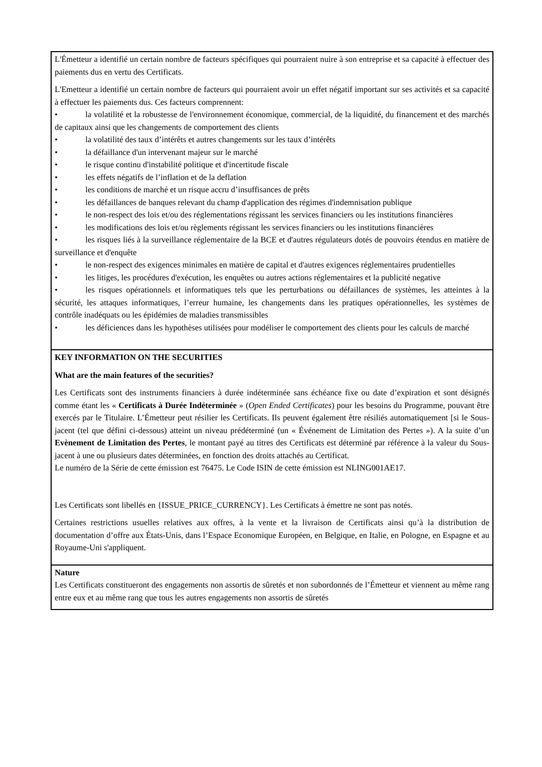| L'Émetteur a identifié un certain nombre de facteurs spécifiques qui pourraient nuire à son entreprise et sa capacité à effectuer des paiements dus en vertu des Certificats. L'Emetteur a identifié un certain nombre de facteurs qui pourraient avoir un effet négatif important sur ses activités et sa capacité à effectuer les paiements dus. Ces facteurs comprennent: • la volatilité et la robustesse de l'environnement économique, commercial, de la liquidité, du financement et des marchés de capitaux ainsi que les changements de comportement des clients • la volatilité des taux d’intérêts et autres changements sur les taux d’intérêts • la défaillance d'un intervenant majeur sur le marché • le risque continu d'instabilité politique et d'incertitude fiscale • les effets négatifs de l’inflation et de la deflation • les conditions de marché et un risque accru d’insuffisances de prêts • les défaillances de banques relevant du champ d'application des régimes d'indemnisation publique • le non-respect des lois et/ou des réglementations régissant les services financiers ou les institutions financières • les modifications des lois et/ou règlements régissant les services financiers ou les institutions financières • les risques liés à la surveillance réglementaire de la BCE et d'autres régulateurs dotés de pouvoirs étendus en matière de surveillance et d'enquête • le non-respect des exigences minimales en matière de capital et d'autres exigences réglementaires prudentielles • les litiges, les procédures d'exécution, les enquêtes ou autres actions réglementaires et la publicité negative • les risques opérationnels et informatiques tels que les perturbations ou défaillances de systèmes, les atteintes à la sécurité, les attaques informatiques, l’erreur humaine, les changements dans les pratiques opérationnelles, les systèmes de contrôle inadéquats ou les épidémies de maladies transmissibles • les déficiences dans les hypothèses utilisées pour modéliser le comportement des clients pour les calculs de marché |
| KEY INFORMATION ON THE SECURITIES What are the main features of the securities? Les Certificats sont des instruments financiers à durée indéterminée sans échéance fixe ou date d’expiration et sont désignés comme étant les « Certificats à Durée Indéterminée » ( Open Ended Certificates ) pour les besoins du Programme, pouvant être exercés par le Titulaire. L’Émetteur peut résilier les Certificats. Ils peuvent également être résiliés automatiquement [si le Sous-jacent (tel que défini ci-dessous) atteint un niveau prédéterminé (un « Événement de Limitation des Pertes »). A la suite d’un Evènement de Limitation des Pertes , le montant payé au titres des Certificats est déterminé par référence à la valeur du Sous-jacent à une ou plusieurs dates déterminées, en fonction des droits attachés au Certificat. Le numéro de la Série de cette émission est 76475. Le Code ISIN de cette émission est NLING001AE17. Les Certificats sont libellés en {ISSUE_PRICE_CURRENCY}. Les Certificats à émettre ne sont pas notés. Certaines restrictions usuelles relatives aux offres, à la vente et la livraison de Certificats ainsi qu’à la distribution de documentation d’offre aux États-Unis, dans l’Espace Economique Européen, en Belgique, en Italie, en Pologne, en Espagne et au Royaume-Uni s'appliquent. |
| Nature Les Certificats constitueront des engagements non assortis de sûretés et non subordonnés de l’Émetteur et viennent au même rang entre eux et au même rang que tous les autres engagements non assortis de sûretés |